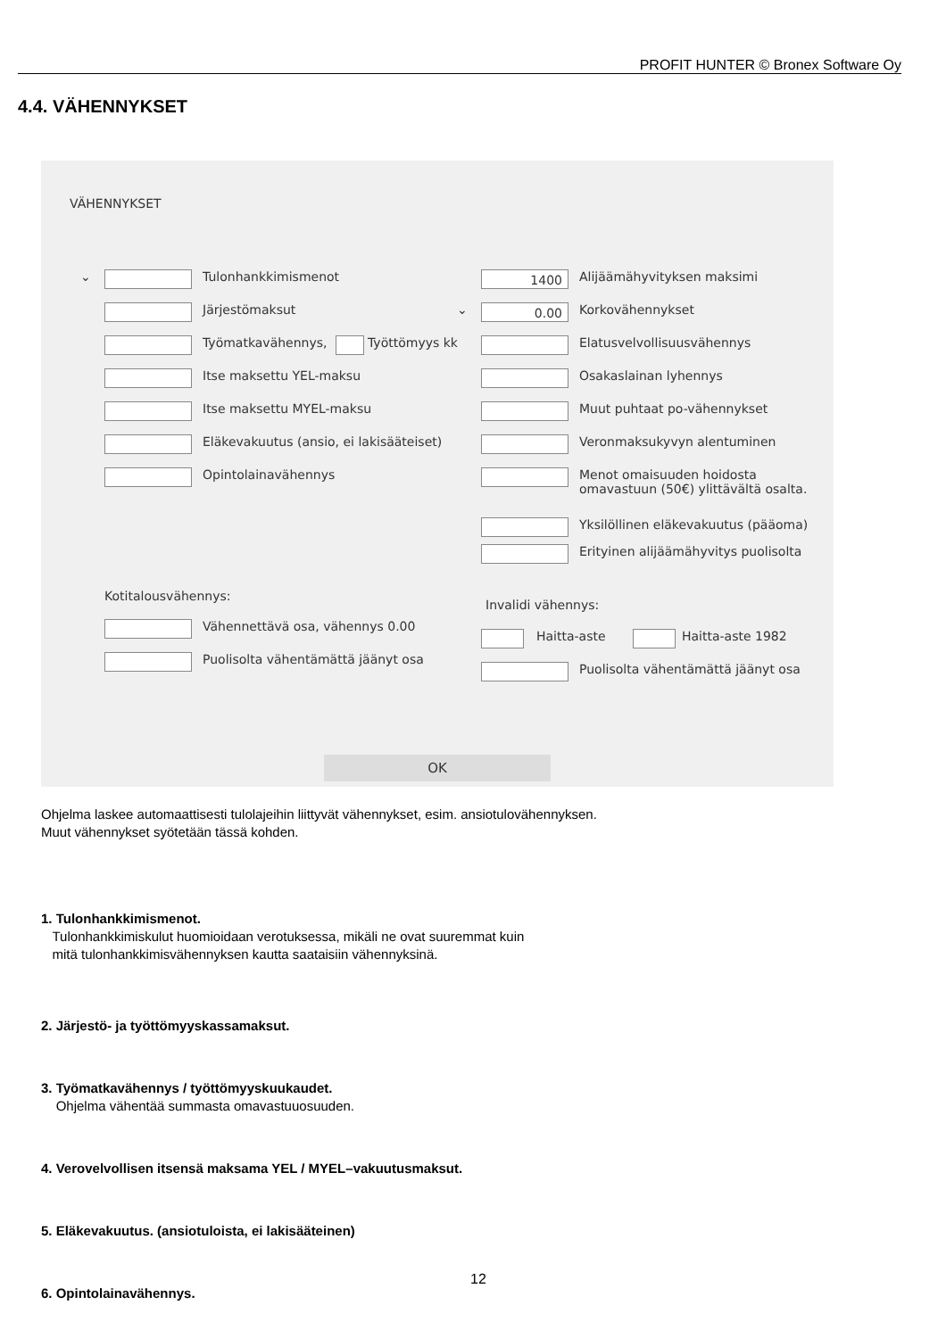PROFIT HUNTER © Bronex Software Oy
4.4. VÄHENNYKSET
VÄHENNYKSET
⌄ Tulonhankkimismenot
Järjestömaksut
Työmatkavähennys, Työttömyys kk
Itse maksettu YEL-maksu
Itse maksettu MYEL-maksu
Eläkevakuutus (ansio, ei lakisääteiset)
Opintolainavähennys
1400 Alijäämähyvityksen maksimi
⌄ 0.00 Korkovähennykset
Elatusvelvollisuusvähennys
Osakaslainan lyhennys
Muut puhtaat po-vähennykset
Veronmaksukyvyn alentuminen
Menot omaisuuden hoidosta
omavastuun (50€) ylittävältä osalta.
Yksilöllinen eläkevakuutus (pääoma)
Erityinen alijäämähyvitys puolisolta
Kotitalousvähennys:
Vähennettävä osa, vähennys 0.00
Puolisolta vähentämättä jäänyt osa
Invalidi vähennys:
Haitta-aste Haitta-aste 1982
Puolisolta vähentämättä jäänyt osa
OK
Ohjelma laskee automaattisesti tulolajeihin liittyvät vähennykset, esim. ansiotulovähennyksen.
Muut vähennykset syötetään tässä kohden.
1. Tulonhankkimismenot.
Tulonhankkimiskulut huomioidaan verotuksessa, mikäli ne ovat suuremmat kuin
mitä tulonhankkimisvähennyksen kautta saataisiin vähennyksinä.
2. Järjestö- ja työttömyyskassamaksut.
3. Työmatkavähennys / työttömyyskuukaudet.
Ohjelma vähentää summasta omavastuuosuuden.
4. Verovelvollisen itsensä maksama YEL / MYEL–vakuutusmaksut.
5. Eläkevakuutus. (ansiotuloista, ei lakisääteinen)
6. Opintolainavähennys.
12